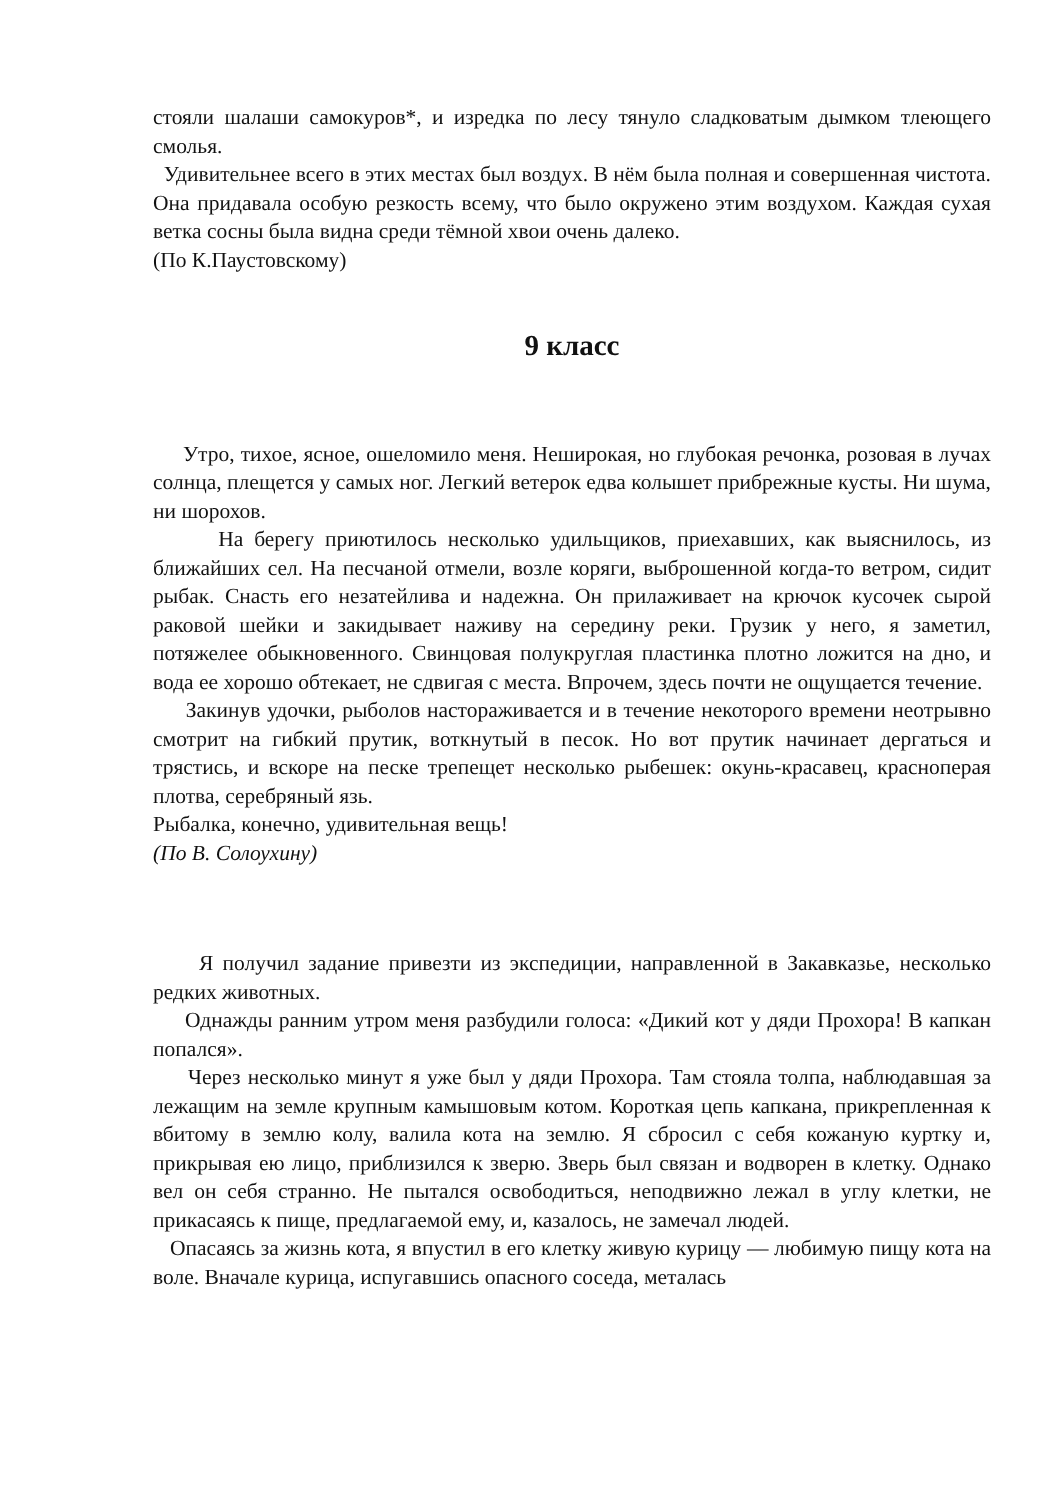стояли шалаши самокуров*, и изредка по лесу тянуло сладковатым дымком тлеющего смолья.
Удивительнее всего в этих местах был воздух. В нём была полная и совершенная чистота. Она придавала особую резкость всему, что было окружено этим воздухом. Каждая сухая ветка сосны была видна среди тёмной хвои очень далеко.
(По К.Паустовскому)
9 класс
Утро, тихое, ясное, ошеломило меня. Неширокая, но глубокая речонка, розовая в лучах солнца, плещется у самых ног. Легкий ветерок едва колышет прибрежные кусты. Ни шума, ни шорохов.
На берегу приютилось несколько удильщиков, приехавших, как выяснилось, из ближайших сел. На песчаной отмели, возле коряги, выброшенной когда-то ветром, сидит рыбак. Снасть его незатейлива и надежна. Он прилаживает на крючок кусочек сырой раковой шейки и закидывает наживу на середину реки. Грузик у него, я заметил, потяжелее обыкновенного. Свинцовая полукруглая пластинка плотно ложится на дно, и вода ее хорошо обтекает, не сдвигая с места. Впрочем, здесь почти не ощущается течение.
Закинув удочки, рыболов настораживается и в течение некоторого времени неотрывно смотрит на гибкий прутик, воткнутый в песок. Но вот прутик начинает дергаться и трястись, и вскоре на песке трепещет несколько рыбешек: окунь-красавец, красноперая плотва, серебряный язь.
Рыбалка, конечно, удивительная вещь!
(По В. Солоухину)
Я получил задание привезти из экспедиции, направленной в Закавказье, несколько редких животных.
Однажды ранним утром меня разбудили голоса: «Дикий кот у дяди Прохора! В капкан попался».
Через несколько минут я уже был у дяди Прохора. Там стояла толпа, наблюдавшая за лежащим на земле крупным камышовым котом. Короткая цепь капкана, прикрепленная к вбитому в землю колу, валила кота на землю. Я сбросил с себя кожаную куртку и, прикрывая ею лицо, приблизился к зверю. Зверь был связан и водворен в клетку. Однако вел он себя странно. Не пытался освободиться, неподвижно лежал в углу клетки, не прикасаясь к пище, предлагаемой ему, и, казалось, не замечал людей.
Опасаясь за жизнь кота, я впустил в его клетку живую курицу — любимую пищу кота на воле. Вначале курица, испугавшись опасного соседа, металась